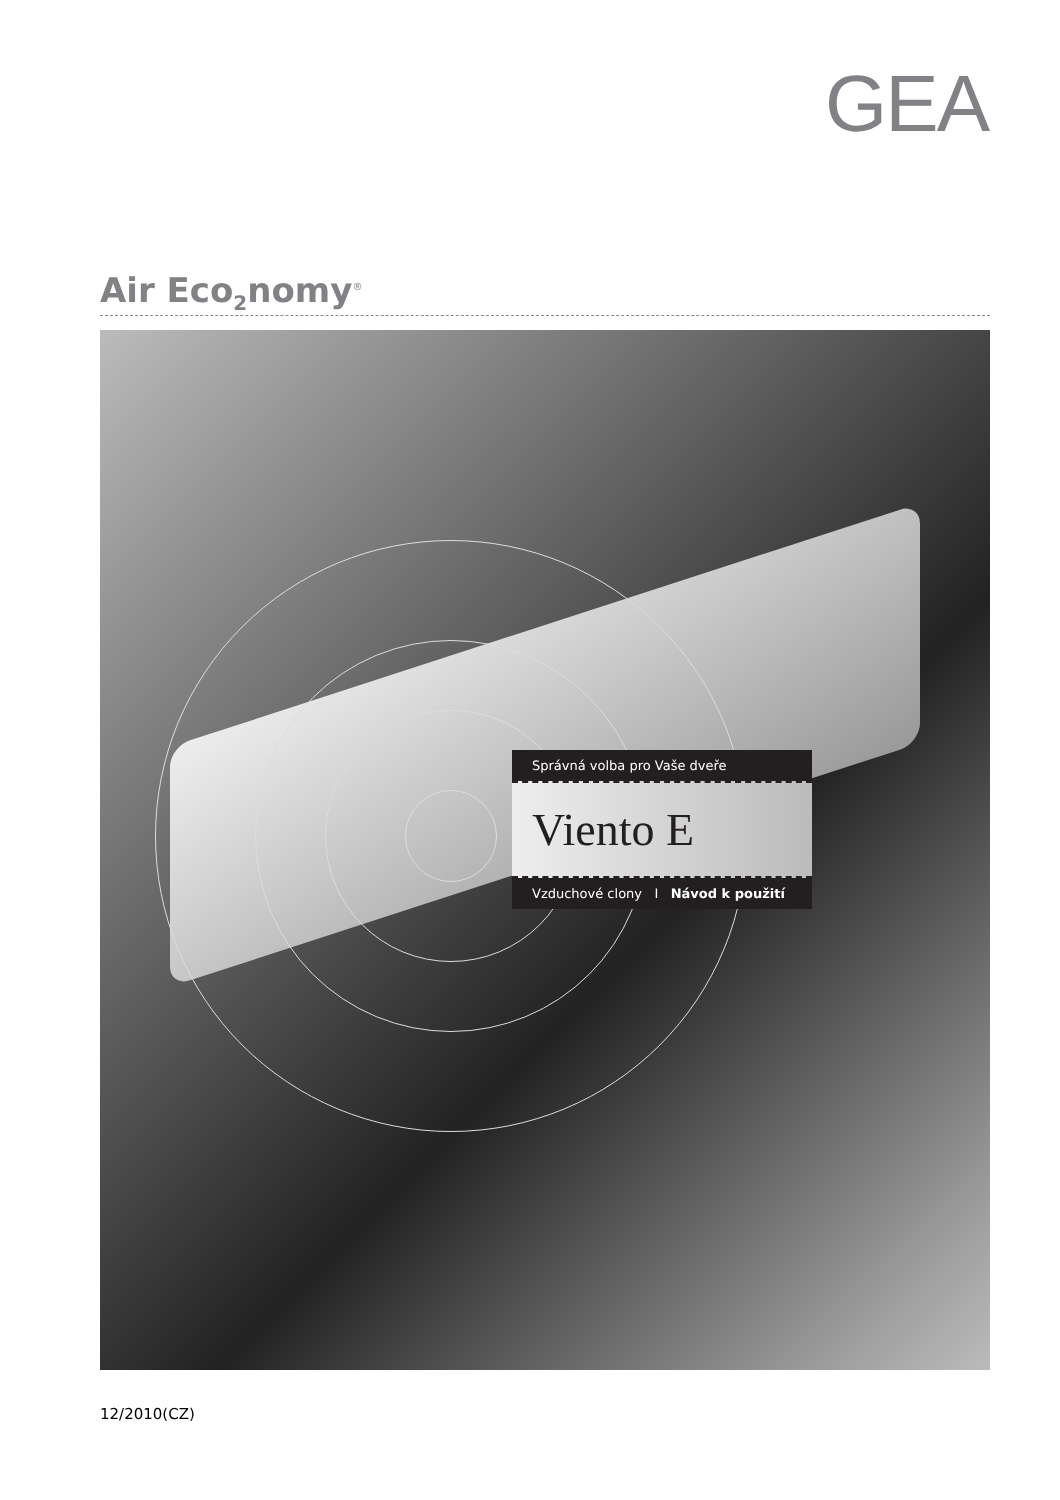GEA
Air Eco<sub>2</sub>nomy<sup>®</sup>
Správná volba pro Vaše dveře
Viento E
Vzduchové clony I Návod k použití
12/2010(CZ)